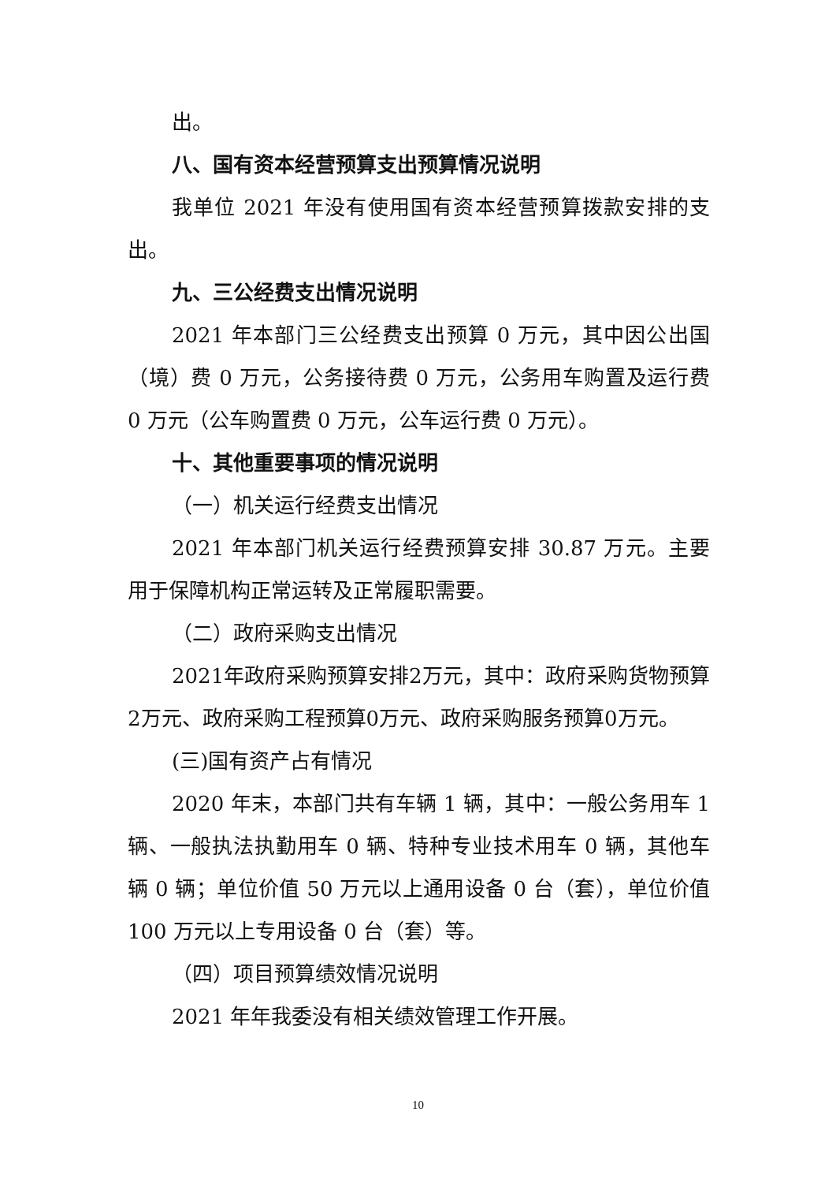出。
八、国有资本经营预算支出预算情况说明
我单位 2021 年没有使用国有资本经营预算拨款安排的支出。
九、三公经费支出情况说明
2021 年本部门三公经费支出预算 0 万元，其中因公出国（境）费 0 万元，公务接待费 0 万元，公务用车购置及运行费 0 万元（公车购置费 0 万元，公车运行费 0 万元）。
十、其他重要事项的情况说明
（一）机关运行经费支出情况
2021 年本部门机关运行经费预算安排 30.87 万元。主要用于保障机构正常运转及正常履职需要。
（二）政府采购支出情况
2021年政府采购预算安排2万元，其中：政府采购货物预算2万元、政府采购工程预算0万元、政府采购服务预算0万元。
(三)国有资产占有情况
2020 年末，本部门共有车辆 1 辆，其中：一般公务用车 1 辆、一般执法执勤用车 0 辆、特种专业技术用车 0 辆，其他车辆 0 辆；单位价值 50 万元以上通用设备 0 台（套），单位价值 100 万元以上专用设备 0 台（套）等。
（四）项目预算绩效情况说明
2021 年年我委没有相关绩效管理工作开展。
10